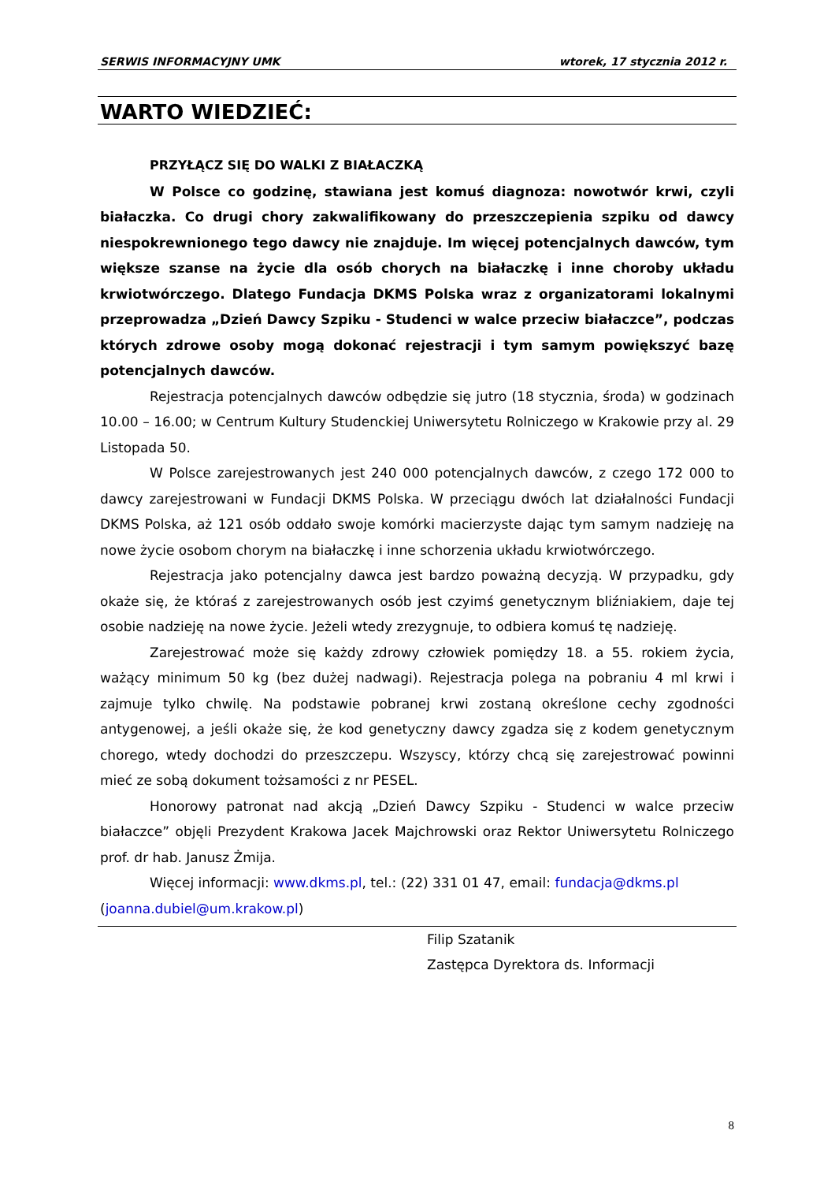SERWIS INFORMACYJNY UMK wtorek, 17 stycznia 2012 r.
WARTO WIEDZIEĆ:
PRZYŁĄCZ SIĘ DO WALKI Z BIAŁACZKĄ
W Polsce co godzinę, stawiana jest komuś diagnoza: nowotwór krwi, czyli białaczka. Co drugi chory zakwalifikowany do przeszczepienia szpiku od dawcy niespokrewnionego tego dawcy nie znajduje. Im więcej potencjalnych dawców, tym większe szanse na życie dla osób chorych na białaczkę i inne choroby układu krwiotwórczego. Dlatego Fundacja DKMS Polska wraz z organizatorami lokalnymi przeprowadza „Dzień Dawcy Szpiku - Studenci w walce przeciw białaczce”, podczas których zdrowe osoby mogą dokonać rejestracji i tym samym powiększyć bazę potencjalnych dawców.
Rejestracja potencjalnych dawców odbędzie się jutro (18 stycznia, środa) w godzinach 10.00 – 16.00; w Centrum Kultury Studenckiej Uniwersytetu Rolniczego w Krakowie przy al. 29 Listopada 50.
W Polsce zarejestrowanych jest 240 000 potencjalnych dawców, z czego 172 000 to dawcy zarejestrowani w Fundacji DKMS Polska. W przeciągu dwóch lat działalności Fundacji DKMS Polska, aż 121 osób oddało swoje komórki macierzyste dając tym samym nadzieję na nowe życie osobom chorym na białaczkę i inne schorzenia układu krwiotwórczego.
Rejestracja jako potencjalny dawca jest bardzo poważną decyzją. W przypadku, gdy okaże się, że któraś z zarejestrowanych osób jest czyimś genetycznym bliźniakiem, daje tej osobie nadzieję na nowe życie. Jeżeli wtedy zrezygnuje, to odbiera komuś tę nadzieję.
Zarejestrować może się każdy zdrowy człowiek pomiędzy 18. a 55. rokiem życia, ważący minimum 50 kg (bez dużej nadwagi). Rejestracja polega na pobraniu 4 ml krwi i zajmuje tylko chwilę. Na podstawie pobranej krwi zostaną określone cechy zgodności antygenowej, a jeśli okaże się, że kod genetyczny dawcy zgadza się z kodem genetycznym chorego, wtedy dochodzi do przeszczepu. Wszyscy, którzy chcą się zarejestrować powinni mieć ze sobą dokument tożsamości z nr PESEL.
Honorowy patronat nad akcją „Dzień Dawcy Szpiku - Studenci w walce przeciw białaczce” objęli Prezydent Krakowa Jacek Majchrowski oraz Rektor Uniwersytetu Rolniczego prof. dr hab. Janusz Żmija.
Więcej informacji: www.dkms.pl, tel.: (22) 331 01 47, email: fundacja@dkms.pl (joanna.dubiel@um.krakow.pl)
Filip Szatanik
Zastępca Dyrektora ds. Informacji
8